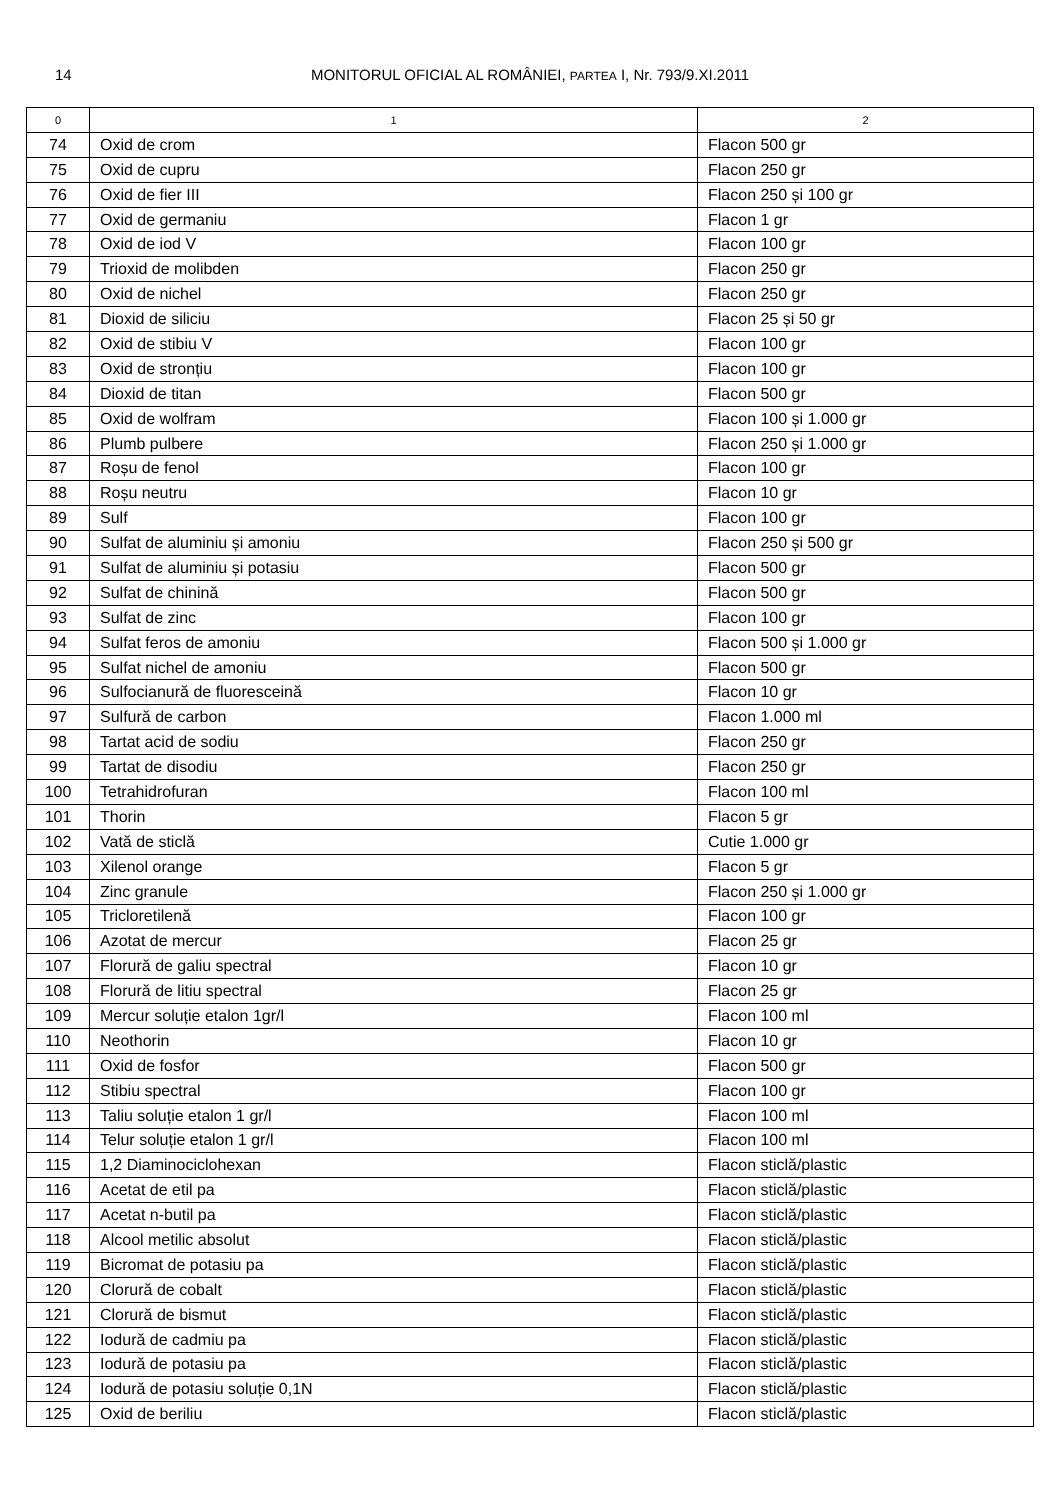14 MONITORUL OFICIAL AL ROMÂNIEI, PARTEA I, Nr. 793/9.XI.2011
| 0 | 1 | 2 |
| --- | --- | --- |
| 74 | Oxid de crom | Flacon 500 gr |
| 75 | Oxid de cupru | Flacon 250 gr |
| 76 | Oxid de fier III | Flacon 250 și 100 gr |
| 77 | Oxid de germaniu | Flacon 1 gr |
| 78 | Oxid de iod V | Flacon 100 gr |
| 79 | Trioxid de molibden | Flacon 250 gr |
| 80 | Oxid de nichel | Flacon 250 gr |
| 81 | Dioxid de siliciu | Flacon 25 și 50 gr |
| 82 | Oxid de stibiu V | Flacon 100 gr |
| 83 | Oxid de stronțiu | Flacon 100 gr |
| 84 | Dioxid de titan | Flacon 500 gr |
| 85 | Oxid de wolfram | Flacon 100 și 1.000 gr |
| 86 | Plumb pulbere | Flacon 250 și 1.000 gr |
| 87 | Roșu de fenol | Flacon 100 gr |
| 88 | Roșu neutru | Flacon 10 gr |
| 89 | Sulf | Flacon 100 gr |
| 90 | Sulfat de aluminiu și amoniu | Flacon 250 și 500 gr |
| 91 | Sulfat de aluminiu și potasiu | Flacon 500 gr |
| 92 | Sulfat de chinină | Flacon 500 gr |
| 93 | Sulfat de zinc | Flacon 100 gr |
| 94 | Sulfat feros de amoniu | Flacon 500 și 1.000 gr |
| 95 | Sulfat nichel de amoniu | Flacon 500 gr |
| 96 | Sulfocianură de fluoresceină | Flacon 10 gr |
| 97 | Sulfură de carbon | Flacon 1.000 ml |
| 98 | Tartat acid de sodiu | Flacon 250 gr |
| 99 | Tartat de disodiu | Flacon 250 gr |
| 100 | Tetrahidrofuran | Flacon 100 ml |
| 101 | Thorin | Flacon 5 gr |
| 102 | Vată de sticlă | Cutie 1.000 gr |
| 103 | Xilenol orange | Flacon 5 gr |
| 104 | Zinc granule | Flacon 250 și 1.000 gr |
| 105 | Tricloretilenă | Flacon 100 gr |
| 106 | Azotat de mercur | Flacon 25 gr |
| 107 | Florură de galiu spectral | Flacon 10 gr |
| 108 | Florură de litiu spectral | Flacon 25 gr |
| 109 | Mercur soluție etalon 1gr/l | Flacon 100 ml |
| 110 | Neothorin | Flacon 10 gr |
| 111 | Oxid de fosfor | Flacon 500 gr |
| 112 | Stibiu spectral | Flacon 100 gr |
| 113 | Taliu soluție etalon 1 gr/l | Flacon 100 ml |
| 114 | Telur soluție etalon 1 gr/l | Flacon 100 ml |
| 115 | 1,2 Diaminociclohexan | Flacon sticlă/plastic |
| 116 | Acetat de etil pa | Flacon sticlă/plastic |
| 117 | Acetat n-butil pa | Flacon sticlă/plastic |
| 118 | Alcool metilic absolut | Flacon sticlă/plastic |
| 119 | Bicromat de potasiu pa | Flacon sticlă/plastic |
| 120 | Clorură de cobalt | Flacon sticlă/plastic |
| 121 | Clorură de bismut | Flacon sticlă/plastic |
| 122 | Iodură de cadmiu pa | Flacon sticlă/plastic |
| 123 | Iodură de potasiu pa | Flacon sticlă/plastic |
| 124 | Iodură de potasiu soluție 0,1N | Flacon sticlă/plastic |
| 125 | Oxid de beriliu | Flacon sticlă/plastic |